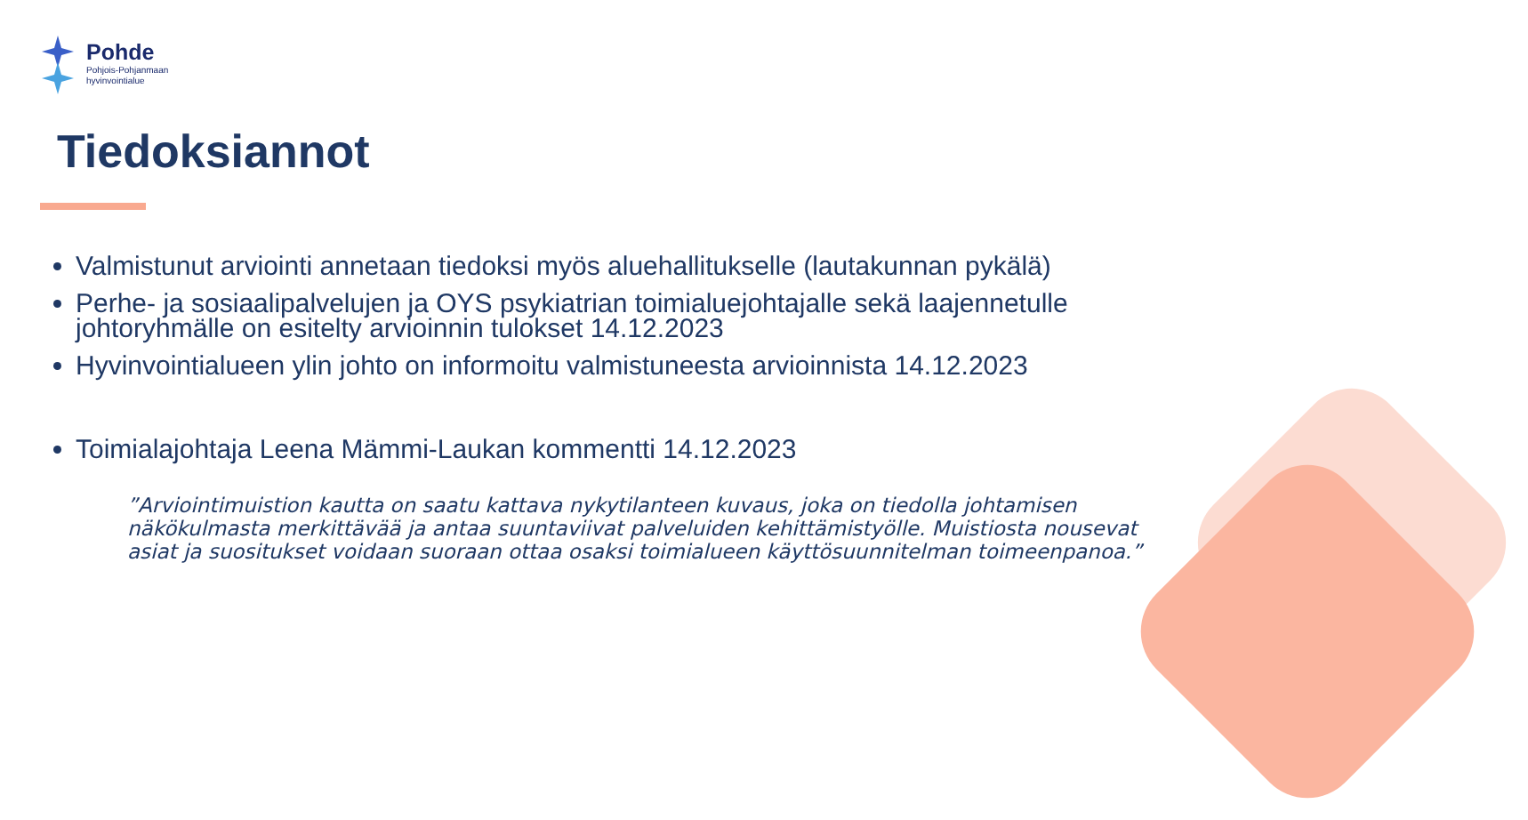Pohde
Pohjois-Pohjanmaan
hyvinvointialue
Tiedoksiannot
Valmistunut arviointi annetaan tiedoksi myös aluehallitukselle (lautakunnan pykälä)
Perhe- ja sosiaalipalvelujen ja OYS psykiatrian toimialuejohtajalle sekä laajennetulle johtoryhmälle on esitelty arvioinnin tulokset 14.12.2023
Hyvinvointialueen ylin johto on informoitu valmistuneesta arvioinnista 14.12.2023
Toimialajohtaja Leena Mämmi-Laukan kommentti 14.12.2023
”Arviointimuistion kautta on saatu kattava nykytilanteen kuvaus, joka on tiedolla johtamisen näkökulmasta merkittävää ja antaa suuntaviivat palveluiden kehittämistyölle. Muistiosta nousevat asiat ja suositukset voidaan suoraan ottaa osaksi toimialueen käyttösuunnitelman toimeenpanoa.”